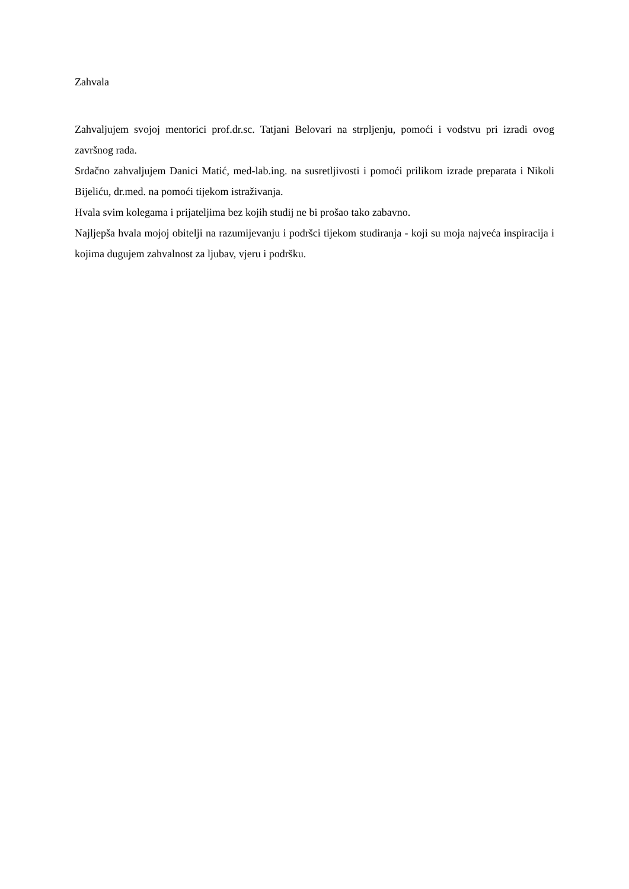Zahvala
Zahvaljujem svojoj mentorici prof.dr.sc. Tatjani Belovari na strpljenju, pomoći i vodstvu pri izradi ovog završnog rada.
Srdačno zahvaljujem Danici Matić, med-lab.ing. na susretljivosti i pomoći prilikom izrade preparata i Nikoli Bijeliću, dr.med. na pomoći tijekom istraživanja.
Hvala svim kolegama i prijateljima bez kojih studij ne bi prošao tako zabavno.
Najljepša hvala mojoj obitelji na razumijevanju i podršci tijekom studiranja - koji su moja najveća inspiracija i kojima dugujem zahvalnost za ljubav, vjeru i podršku.